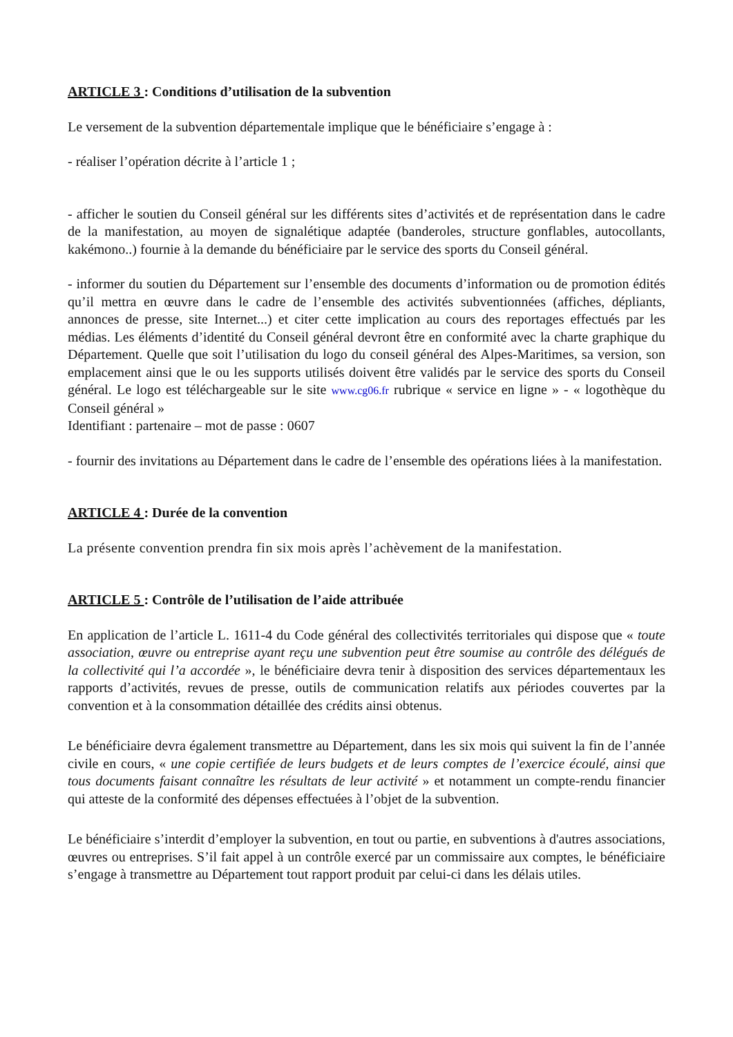ARTICLE 3 : Conditions d’utilisation de la subvention
Le versement de la subvention départementale implique que le bénéficiaire s’engage à :
- réaliser l’opération décrite à l’article 1 ;
- afficher le soutien du Conseil général sur les différents sites d’activités et de représentation dans le cadre de la manifestation, au moyen de signalétique adaptée (banderoles, structure gonflables, autocollants, kakémono..) fournie à la demande du bénéficiaire par le service des sports du Conseil général.
- informer du soutien du Département sur l’ensemble des documents d’information ou de promotion édités qu’il mettra en œuvre dans le cadre de l’ensemble des activités subventionnées (affiches, dépliants, annonces de presse, site Internet...) et citer cette implication au cours des reportages effectués par les médias. Les éléments d’identité du Conseil général devront être en conformité avec la charte graphique du Département. Quelle que soit l’utilisation du logo du conseil général des Alpes-Maritimes, sa version, son emplacement ainsi que le ou les supports utilisés doivent être validés par le service des sports du Conseil général. Le logo est téléchargeable sur le site www.cg06.fr rubrique « service en ligne » - « logothèque du Conseil général »
Identifiant : partenaire – mot de passe : 0607
- fournir des invitations au Département dans le cadre de l’ensemble des opérations liées à la manifestation.
ARTICLE 4 : Durée de la convention
La présente convention prendra fin six mois après l’achèvement de la manifestation.
ARTICLE 5 : Contrôle de l’utilisation de l’aide attribuée
En application de l’article L. 1611-4 du Code général des collectivités territoriales qui dispose que « toute association, œuvre ou entreprise ayant reçu une subvention peut être soumise au contrôle des délégués de la collectivité qui l’a accordée », le bénéficiaire devra tenir à disposition des services départementaux les rapports d’activités, revues de presse, outils de communication relatifs aux périodes couvertes par la convention et à la consommation détaillée des crédits ainsi obtenus.
Le bénéficiaire devra également transmettre au Département, dans les six mois qui suivent la fin de l’année civile en cours, « une copie certifiée de leurs budgets et de leurs comptes de l’exercice écoulé, ainsi que tous documents faisant connaître les résultats de leur activité » et notamment un compte-rendu financier qui atteste de la conformité des dépenses effectuées à l’objet de la subvention.
Le bénéficiaire s’interdit d’employer la subvention, en tout ou partie, en subventions à d'autres associations, œuvres ou entreprises. S’il fait appel à un contrôle exercé par un commissaire aux comptes, le bénéficiaire s’engage à transmettre au Département tout rapport produit par celui-ci dans les délais utiles.